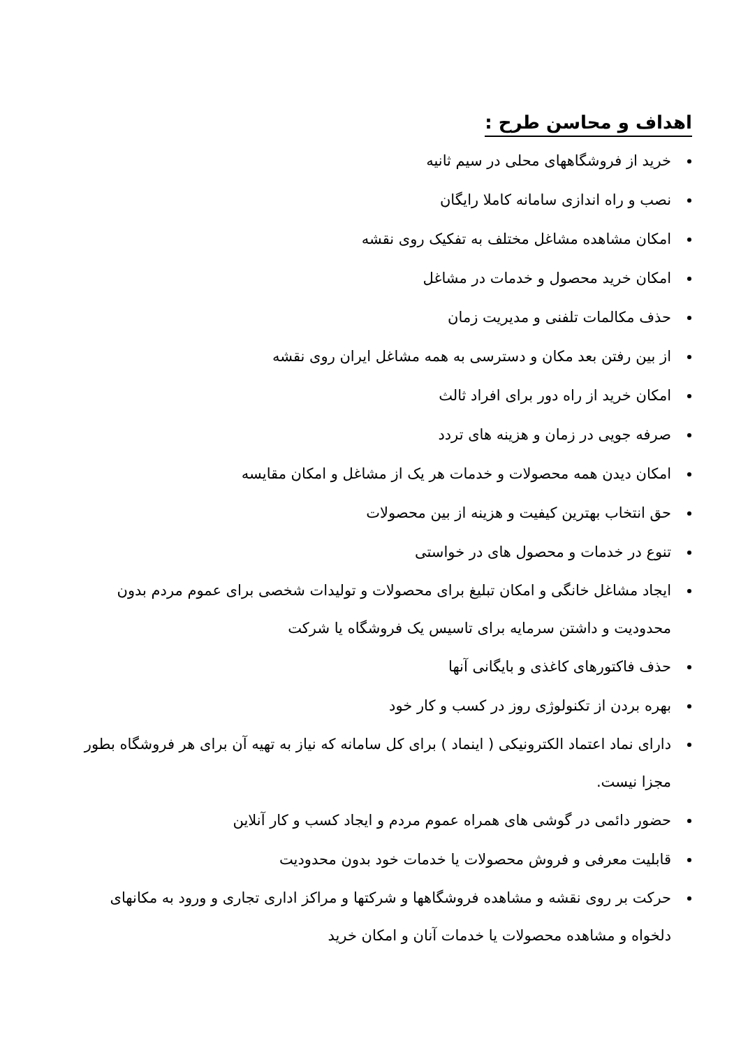اهداف و محاسن طرح :
خرید از فروشگاههای محلی در سیم ثانیه
نصب و راه اندازی سامانه کاملا رایگان
امکان مشاهده مشاغل مختلف به تفکیک روی نقشه
امکان خرید محصول و خدمات در مشاغل
حذف مکالمات تلفنی و مدیریت زمان
از بین رفتن بعد مکان و دسترسی به همه مشاغل ایران روی نقشه
امکان خرید از راه دور برای افراد ثالث
صرفه جویی در زمان و هزینه های تردد
امکان دیدن همه محصولات و خدمات هر یک از مشاغل و امکان مقایسه
حق انتخاب بهترین کیفیت و هزینه از بین محصولات
تنوع در خدمات و محصول های در خواستی
ایجاد مشاغل خانگی و امکان تبلیغ برای محصولات و تولیدات شخصی برای عموم مردم بدون محدودیت و داشتن سرمایه برای تاسیس یک فروشگاه یا شرکت
حذف فاکتورهای کاغذی و بایگانی آنها
بهره بردن از تکنولوژی روز در کسب و کار خود
دارای نماد اعتماد الکترونیکی ( اینماد ) برای کل سامانه که نیاز به تهیه آن برای هر فروشگاه بطور مجزا نیست.
حضور دائمی در گوشی های همراه عموم مردم و ایجاد کسب و کار آنلاین
قابلیت معرفی و فروش محصولات یا خدمات خود بدون محدودیت
حرکت بر روی نقشه و مشاهده فروشگاهها و شرکتها و مراکز اداری تجاری و ورود به مکانهای دلخواه و مشاهده محصولات یا خدمات آنان و امکان خرید